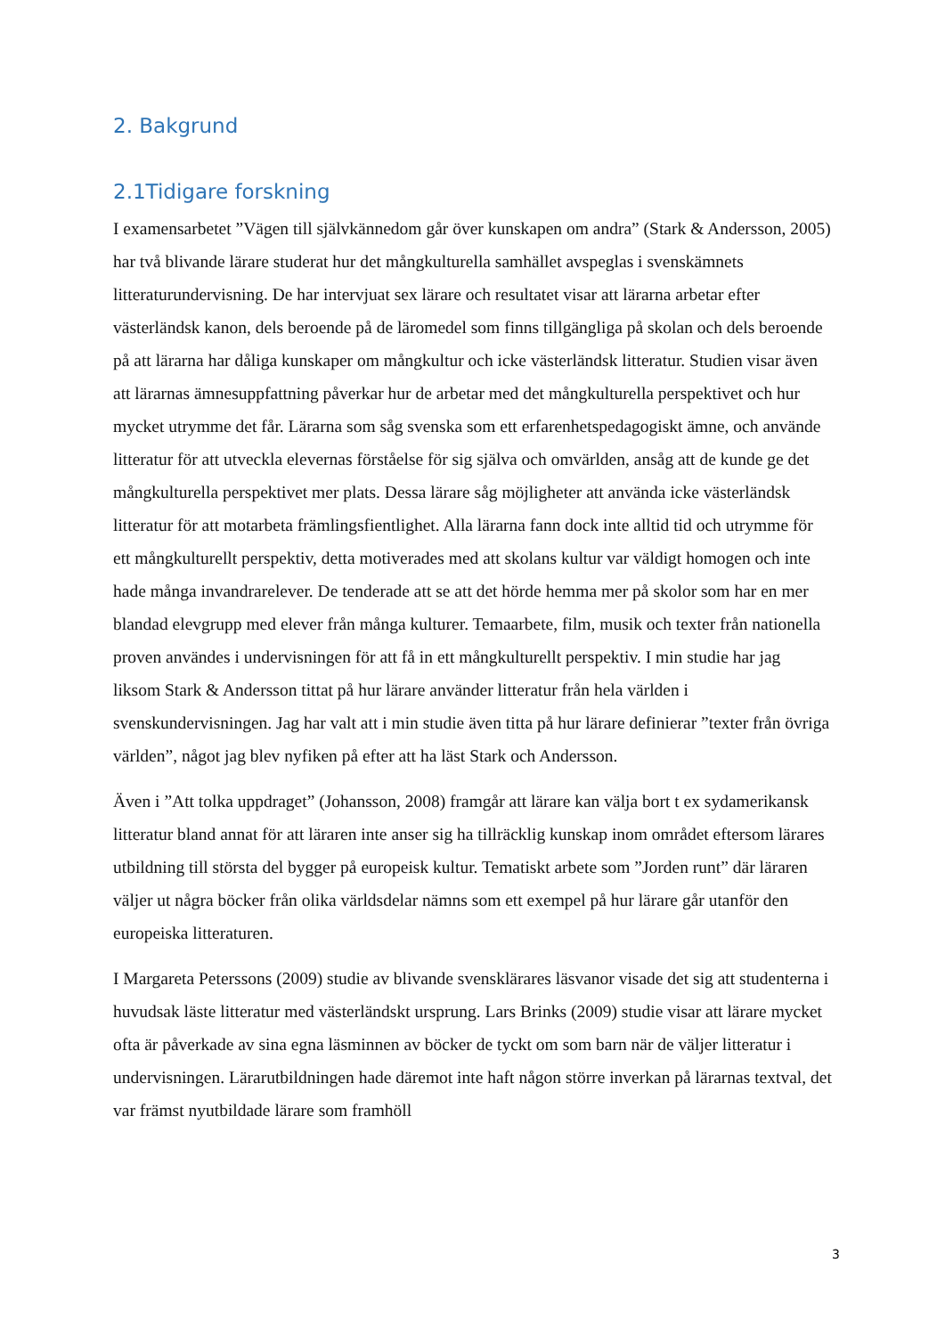2. Bakgrund
2.1Tidigare forskning
I examensarbetet ”Vägen till självkännedom går över kunskapen om andra” (Stark & Andersson, 2005) har två blivande lärare studerat hur det mångkulturella samhället avspeglas i svenskämnets litteraturundervisning. De har intervjuat sex lärare och resultatet visar att lärarna arbetar efter västerländsk kanon, dels beroende på de läromedel som finns tillgängliga på skolan och dels beroende på att lärarna har dåliga kunskaper om mångkultur och icke västerländsk litteratur. Studien visar även att lärarnas ämnesuppfattning påverkar hur de arbetar med det mångkulturella perspektivet och hur mycket utrymme det får. Lärarna som såg svenska som ett erfarenhetspedagogiskt ämne, och använde litteratur för att utveckla elevernas förståelse för sig själva och omvärlden, ansåg att de kunde ge det mångkulturella perspektivet mer plats. Dessa lärare såg möjligheter att använda icke västerländsk litteratur för att motarbeta främlingsfientlighet. Alla lärarna fann dock inte alltid tid och utrymme för ett mångkulturellt perspektiv, detta motiverades med att skolans kultur var väldigt homogen och inte hade många invandrarelever. De tenderade att se att det hörde hemma mer på skolor som har en mer blandad elevgrupp med elever från många kulturer. Temaarbete, film, musik och texter från nationella proven användes i undervisningen för att få in ett mångkulturellt perspektiv. I min studie har jag liksom Stark & Andersson tittat på hur lärare använder litteratur från hela världen i svenskundervisningen. Jag har valt att i min studie även titta på hur lärare definierar ”texter från övriga världen”, något jag blev nyfiken på efter att ha läst Stark och Andersson.
Även i ”Att tolka uppdraget” (Johansson, 2008) framgår att lärare kan välja bort t ex sydamerikansk litteratur bland annat för att läraren inte anser sig ha tillräcklig kunskap inom området eftersom lärares utbildning till största del bygger på europeisk kultur. Tematiskt arbete som ”Jorden runt” där läraren väljer ut några böcker från olika världsdelar nämns som ett exempel på hur lärare går utanför den europeiska litteraturen.
I Margareta Peterssons (2009) studie av blivande svensklärares läsvanor visade det sig att studenterna i huvudsak läste litteratur med västerländskt ursprung. Lars Brinks (2009) studie visar att lärare mycket ofta är påverkade av sina egna läsminnen av böcker de tyckt om som barn när de väljer litteratur i undervisningen. Lärarutbildningen hade däremot inte haft någon större inverkan på lärarnas textval, det var främst nyutbildade lärare som framhöll
3